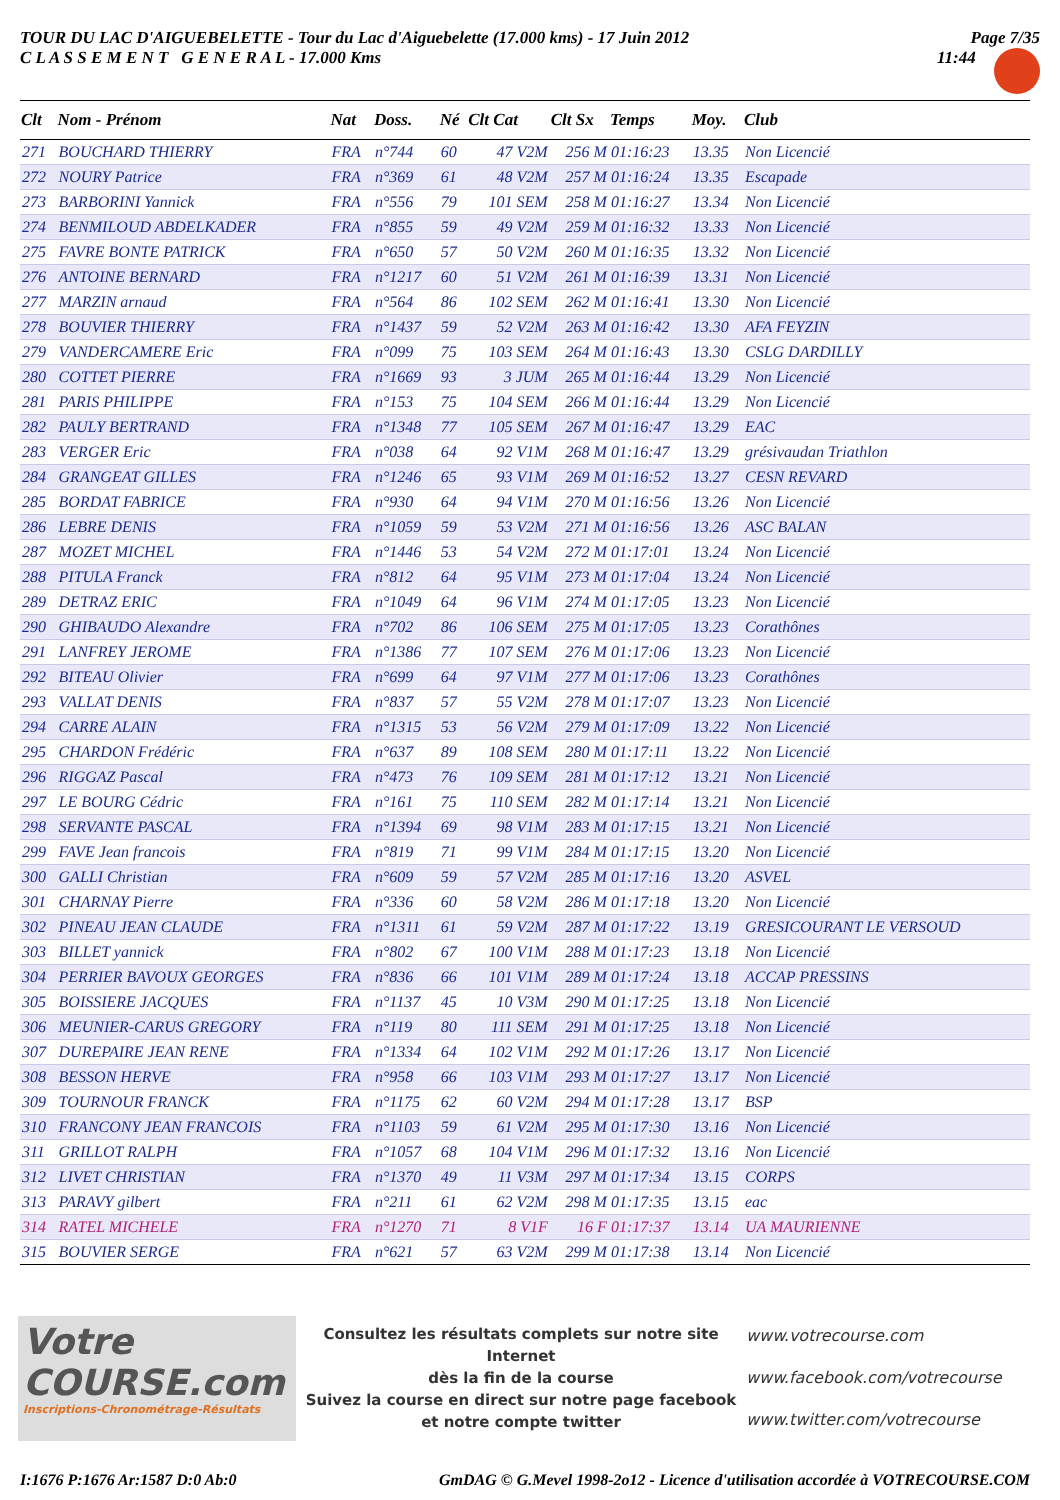TOUR DU LAC D'AIGUEBELETTE - Tour du Lac d'Aiguebelette (17.000 kms) - 17 Juin 2012
C L A S S E M E N T G E N E R A L - 17.000 Kms
Page 7/35
11:44
| Clt | Nom - Prénom | Nat | Doss. | Né | Clt Cat | Clt Sx | Temps | Moy. | Club |
| --- | --- | --- | --- | --- | --- | --- | --- | --- | --- |
| 271 | BOUCHARD THIERRY | FRA | n°744 | 60 | 47 V2M | 256 M | 01:16:23 | 13.35 | Non Licencié |
| 272 | NOURY Patrice | FRA | n°369 | 61 | 48 V2M | 257 M | 01:16:24 | 13.35 | Escapade |
| 273 | BARBORINI Yannick | FRA | n°556 | 79 | 101 SEM | 258 M | 01:16:27 | 13.34 | Non Licencié |
| 274 | BENMILOUD ABDELKADER | FRA | n°855 | 59 | 49 V2M | 259 M | 01:16:32 | 13.33 | Non Licencié |
| 275 | FAVRE BONTE PATRICK | FRA | n°650 | 57 | 50 V2M | 260 M | 01:16:35 | 13.32 | Non Licencié |
| 276 | ANTOINE BERNARD | FRA | n°1217 | 60 | 51 V2M | 261 M | 01:16:39 | 13.31 | Non Licencié |
| 277 | MARZIN arnaud | FRA | n°564 | 86 | 102 SEM | 262 M | 01:16:41 | 13.30 | Non Licencié |
| 278 | BOUVIER THIERRY | FRA | n°1437 | 59 | 52 V2M | 263 M | 01:16:42 | 13.30 | AFA FEYZIN |
| 279 | VANDERCAMERE Eric | FRA | n°099 | 75 | 103 SEM | 264 M | 01:16:43 | 13.30 | CSLG DARDILLY |
| 280 | COTTET PIERRE | FRA | n°1669 | 93 | 3 JUM | 265 M | 01:16:44 | 13.29 | Non Licencié |
| 281 | PARIS PHILIPPE | FRA | n°153 | 75 | 104 SEM | 266 M | 01:16:44 | 13.29 | Non Licencié |
| 282 | PAULY BERTRAND | FRA | n°1348 | 77 | 105 SEM | 267 M | 01:16:47 | 13.29 | EAC |
| 283 | VERGER Eric | FRA | n°038 | 64 | 92 V1M | 268 M | 01:16:47 | 13.29 | grésivaudan Triathlon |
| 284 | GRANGEAT GILLES | FRA | n°1246 | 65 | 93 V1M | 269 M | 01:16:52 | 13.27 | CESN REVARD |
| 285 | BORDAT FABRICE | FRA | n°930 | 64 | 94 V1M | 270 M | 01:16:56 | 13.26 | Non Licencié |
| 286 | LEBRE DENIS | FRA | n°1059 | 59 | 53 V2M | 271 M | 01:16:56 | 13.26 | ASC BALAN |
| 287 | MOZET MICHEL | FRA | n°1446 | 53 | 54 V2M | 272 M | 01:17:01 | 13.24 | Non Licencié |
| 288 | PITULA Franck | FRA | n°812 | 64 | 95 V1M | 273 M | 01:17:04 | 13.24 | Non Licencié |
| 289 | DETRAZ ERIC | FRA | n°1049 | 64 | 96 V1M | 274 M | 01:17:05 | 13.23 | Non Licencié |
| 290 | GHIBAUDO Alexandre | FRA | n°702 | 86 | 106 SEM | 275 M | 01:17:05 | 13.23 | Corathônes |
| 291 | LANFREY JEROME | FRA | n°1386 | 77 | 107 SEM | 276 M | 01:17:06 | 13.23 | Non Licencié |
| 292 | BITEAU Olivier | FRA | n°699 | 64 | 97 V1M | 277 M | 01:17:06 | 13.23 | Corathônes |
| 293 | VALLAT DENIS | FRA | n°837 | 57 | 55 V2M | 278 M | 01:17:07 | 13.23 | Non Licencié |
| 294 | CARRE ALAIN | FRA | n°1315 | 53 | 56 V2M | 279 M | 01:17:09 | 13.22 | Non Licencié |
| 295 | CHARDON Frédéric | FRA | n°637 | 89 | 108 SEM | 280 M | 01:17:11 | 13.22 | Non Licencié |
| 296 | RIGGAZ Pascal | FRA | n°473 | 76 | 109 SEM | 281 M | 01:17:12 | 13.21 | Non Licencié |
| 297 | LE BOURG Cédric | FRA | n°161 | 75 | 110 SEM | 282 M | 01:17:14 | 13.21 | Non Licencié |
| 298 | SERVANTE PASCAL | FRA | n°1394 | 69 | 98 V1M | 283 M | 01:17:15 | 13.21 | Non Licencié |
| 299 | FAVE Jean francois | FRA | n°819 | 71 | 99 V1M | 284 M | 01:17:15 | 13.20 | Non Licencié |
| 300 | GALLI Christian | FRA | n°609 | 59 | 57 V2M | 285 M | 01:17:16 | 13.20 | ASVEL |
| 301 | CHARNAY Pierre | FRA | n°336 | 60 | 58 V2M | 286 M | 01:17:18 | 13.20 | Non Licencié |
| 302 | PINEAU JEAN CLAUDE | FRA | n°1311 | 61 | 59 V2M | 287 M | 01:17:22 | 13.19 | GRESICOURANT LE VERSOUD |
| 303 | BILLET yannick | FRA | n°802 | 67 | 100 V1M | 288 M | 01:17:23 | 13.18 | Non Licencié |
| 304 | PERRIER BAVOUX GEORGES | FRA | n°836 | 66 | 101 V1M | 289 M | 01:17:24 | 13.18 | ACCAP PRESSINS |
| 305 | BOISSIERE JACQUES | FRA | n°1137 | 45 | 10 V3M | 290 M | 01:17:25 | 13.18 | Non Licencié |
| 306 | MEUNIER-CARUS GREGORY | FRA | n°119 | 80 | 111 SEM | 291 M | 01:17:25 | 13.18 | Non Licencié |
| 307 | DUREPAIRE JEAN RENE | FRA | n°1334 | 64 | 102 V1M | 292 M | 01:17:26 | 13.17 | Non Licencié |
| 308 | BESSON HERVE | FRA | n°958 | 66 | 103 V1M | 293 M | 01:17:27 | 13.17 | Non Licencié |
| 309 | TOURNOUR FRANCK | FRA | n°1175 | 62 | 60 V2M | 294 M | 01:17:28 | 13.17 | BSP |
| 310 | FRANCONY JEAN FRANCOIS | FRA | n°1103 | 59 | 61 V2M | 295 M | 01:17:30 | 13.16 | Non Licencié |
| 311 | GRILLOT RALPH | FRA | n°1057 | 68 | 104 V1M | 296 M | 01:17:32 | 13.16 | Non Licencié |
| 312 | LIVET CHRISTIAN | FRA | n°1370 | 49 | 11 V3M | 297 M | 01:17:34 | 13.15 | CORPS |
| 313 | PARAVY gilbert | FRA | n°211 | 61 | 62 V2M | 298 M | 01:17:35 | 13.15 | eac |
| 314 | RATEL MICHELE | FRA | n°1270 | 71 | 8 V1F | 16 F | 01:17:37 | 13.14 | UA MAURIENNE |
| 315 | BOUVIER SERGE | FRA | n°621 | 57 | 63 V2M | 299 M | 01:17:38 | 13.14 | Non Licencié |
Votre
COURSE.com
Inscriptions-Chronométrage-Résultats
Consultez les résultats complets sur notre site Internet
dès la fin de la course
Suivez la course en direct sur notre page facebook
et notre compte twitter
www.votrecourse.com
www.facebook.com/votrecourse
www.twitter.com/votrecourse
I:1676 P:1676 Ar:1587 D:0 Ab:0 GmDAG © G.Mevel 1998-2o12 - Licence d'utilisation accordée à VOTRECOURSE.COM